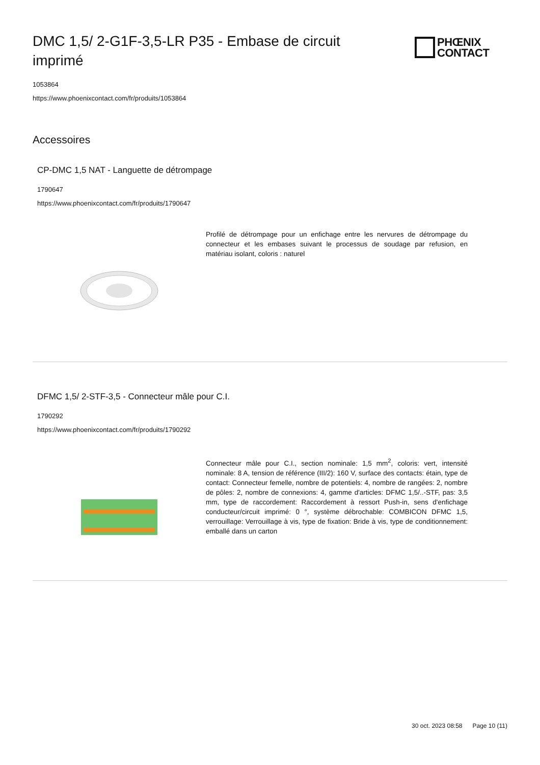DMC 1,5/ 2-G1F-3,5-LR P35 - Embase de circuit imprimé
PHŒNIX
CONTACT
1053864
https://www.phoenixcontact.com/fr/produits/1053864
Accessoires
CP-DMC 1,5 NAT - Languette de détrompage
1790647
https://www.phoenixcontact.com/fr/produits/1790647
Profilé de détrompage pour un enfichage entre les nervures de détrompage du connecteur et les embases suivant le processus de soudage par refusion, en matériau isolant, coloris : naturel
DFMC 1,5/ 2-STF-3,5 - Connecteur mâle pour C.I.
1790292
https://www.phoenixcontact.com/fr/produits/1790292
Connecteur mâle pour C.I., section nominale: 1,5 mm<sup>2</sup>, coloris: vert, intensité nominale: 8 A, tension de référence (III/2): 160 V, surface des contacts: étain, type de contact: Connecteur femelle, nombre de potentiels: 4, nombre de rangées: 2, nombre de pôles: 2, nombre de connexions: 4, gamme d'articles: DFMC 1,5/..-STF, pas: 3,5 mm, type de raccordement: Raccordement à ressort Push-in, sens d'enfichage conducteur/circuit imprimé: 0 °, système débrochable: COMBICON DFMC 1,5, verrouillage: Verrouillage à vis, type de fixation: Bride à vis, type de conditionnement: emballé dans un carton
30 oct. 2023 08:58 Page 10 (11)